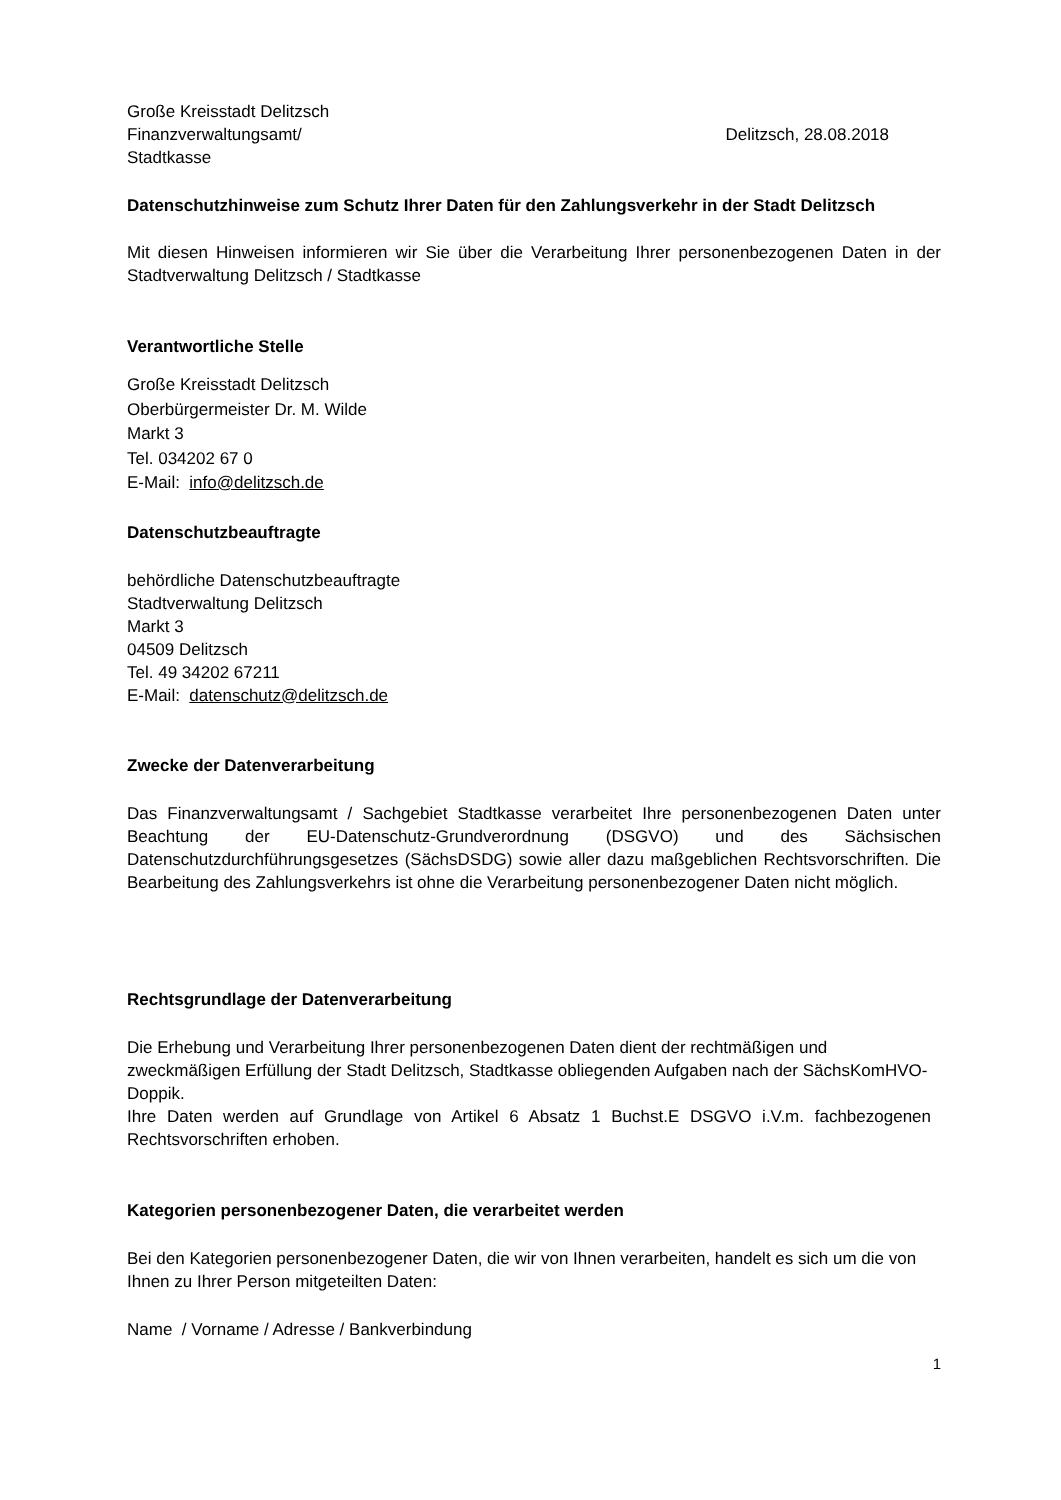Große Kreisstadt Delitzsch
Finanzverwaltungsamt/ Delitzsch, 28.08.2018
Stadtkasse
Datenschutzhinweise zum Schutz Ihrer Daten für den Zahlungsverkehr in der Stadt Delitzsch
Mit diesen Hinweisen informieren wir Sie über die Verarbeitung Ihrer personenbezogenen Daten in der Stadtverwaltung Delitzsch / Stadtkasse
Verantwortliche Stelle
Große Kreisstadt Delitzsch
Oberbürgermeister Dr. M. Wilde
Markt 3
Tel. 034202 67 0
E-Mail: info@delitzsch.de
Datenschutzbeauftragte
behördliche Datenschutzbeauftragte
Stadtverwaltung Delitzsch
Markt 3
04509 Delitzsch
Tel. 49 34202 67211
E-Mail: datenschutz@delitzsch.de
Zwecke der Datenverarbeitung
Das Finanzverwaltungsamt / Sachgebiet Stadtkasse verarbeitet Ihre personenbezogenen Daten unter Beachtung der EU-Datenschutz-Grundverordnung (DSGVO) und des Sächsischen Datenschutzdurchführungsgesetzes (SächsDSDG) sowie aller dazu maßgeblichen Rechtsvorschriften. Die Bearbeitung des Zahlungsverkehrs ist ohne die Verarbeitung personenbezogener Daten nicht möglich.
Rechtsgrundlage der Datenverarbeitung
Die Erhebung und Verarbeitung Ihrer personenbezogenen Daten dient der rechtmäßigen und zweckmäßigen Erfüllung der Stadt Delitzsch, Stadtkasse obliegenden Aufgaben nach der SächsKomHVO-Doppik.
Ihre Daten werden auf Grundlage von Artikel 6 Absatz 1 Buchst.E DSGVO i.V.m. fachbezogenen Rechtsvorschriften erhoben.
Kategorien personenbezogener Daten, die verarbeitet werden
Bei den Kategorien personenbezogener Daten, die wir von Ihnen verarbeiten, handelt es sich um die von Ihnen zu Ihrer Person mitgeteilten Daten:
Name / Vorname / Adresse / Bankverbindung
1